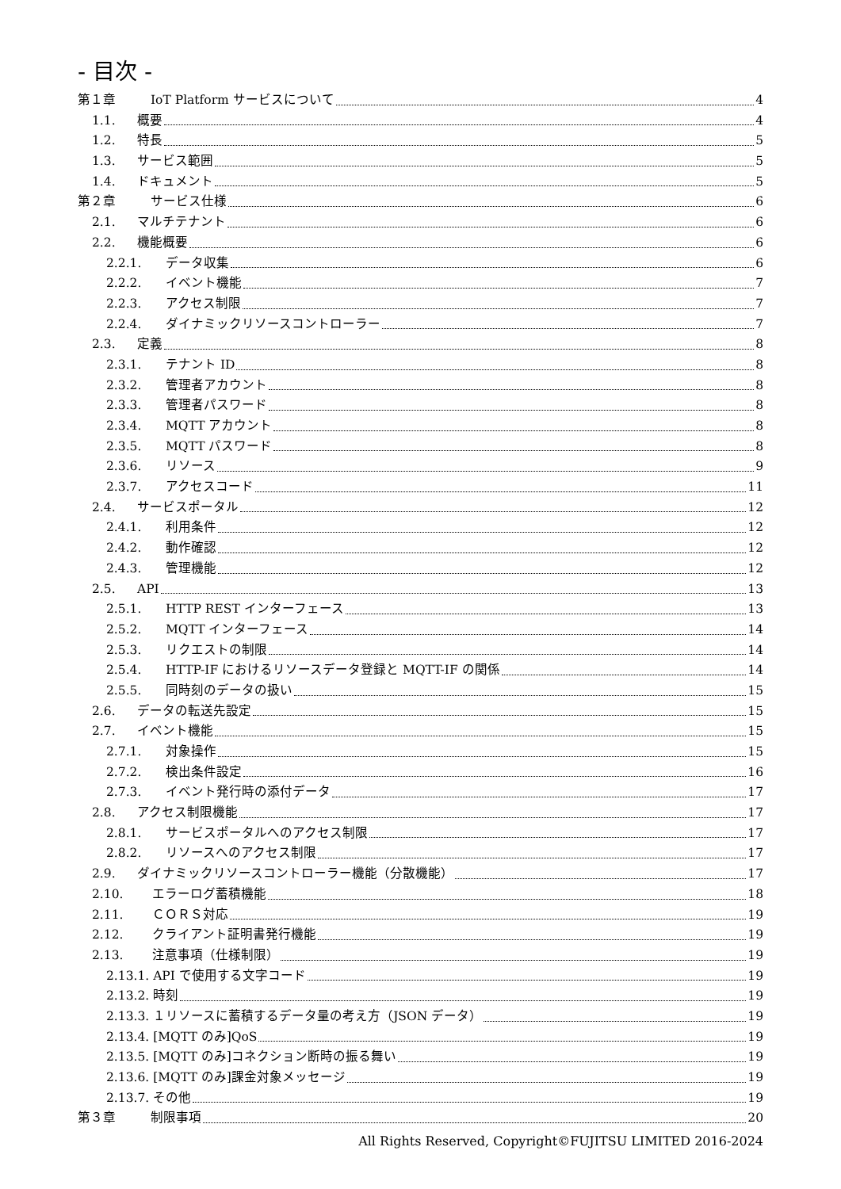- 目次 -
第１章 IoT Platform サービスについて 4
1.1. 概要 4
1.2. 特長 5
1.3. サービス範囲 5
1.4. ドキュメント 5
第２章 サービス仕様 6
2.1. マルチテナント 6
2.2. 機能概要 6
2.2.1. データ収集 6
2.2.2. イベント機能 7
2.2.3. アクセス制限 7
2.2.4. ダイナミックリソースコントローラー 7
2.3. 定義 8
2.3.1. テナント ID 8
2.3.2. 管理者アカウント 8
2.3.3. 管理者パスワード 8
2.3.4. MQTT アカウント 8
2.3.5. MQTT パスワード 8
2.3.6. リソース 9
2.3.7. アクセスコード 11
2.4. サービスポータル 12
2.4.1. 利用条件 12
2.4.2. 動作確認 12
2.4.3. 管理機能 12
2.5. API 13
2.5.1. HTTP REST インターフェース 13
2.5.2. MQTT インターフェース 14
2.5.3. リクエストの制限 14
2.5.4. HTTP-IF におけるリソースデータ登録と MQTT-IF の関係 14
2.5.5. 同時刻のデータの扱い 15
2.6. データの転送先設定 15
2.7. イベント機能 15
2.7.1. 対象操作 15
2.7.2. 検出条件設定 16
2.7.3. イベント発行時の添付データ 17
2.8. アクセス制限機能 17
2.8.1. サービスポータルへのアクセス制限 17
2.8.2. リソースへのアクセス制限 17
2.9. ダイナミックリソースコントローラー機能（分散機能） 17
2.10. エラーログ蓄積機能 18
2.11. ＣＯＲＳ対応 19
2.12. クライアント証明書発行機能 19
2.13. 注意事項（仕様制限） 19
2.13.1. API で使用する文字コード 19
2.13.2. 時刻 19
2.13.3. １リソースに蓄積するデータ量の考え方（JSON データ） 19
2.13.4. [MQTT のみ]QoS 19
2.13.5. [MQTT のみ]コネクション断時の振る舞い 19
2.13.6. [MQTT のみ]課金対象メッセージ 19
2.13.7. その他 19
第３章 制限事項 20
All Rights Reserved, Copyright©FUJITSU LIMITED 2016-2024